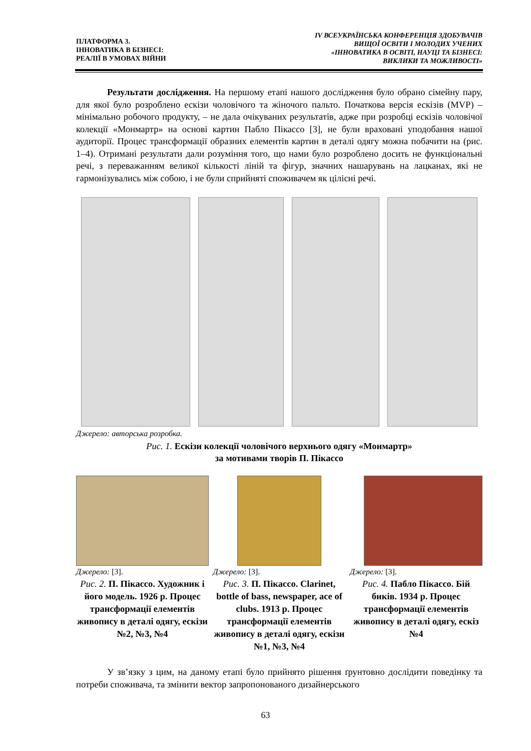ПЛАТФОРМА 3.
ІННОВАТИКА В БІЗНЕСІ:
РЕАЛІЇ В УМОВАХ ВІЙНИ
IV ВСЕУКРАЇНСЬКА КОНФЕРЕНЦІЯ ЗДОБУВАЧІВ
ВИЩОЇ ОСВІТИ І МОЛОДИХ УЧЕНИХ
«ІННОВАТИКА В ОСВІТІ, НАУЦІ ТА БІЗНЕСІ:
ВИКЛИКИ ТА МОЖЛИВОСТІ»
Результати дослідження. На першому етапі нашого дослідження було обрано сімейну пару, для якої було розроблено ескізи чоловічого та жіночого пальто. Початкова версія ескізів (MVP) – мінімально робочого продукту, – не дала очікуваних результатів, адже при розробці ескізів чоловічої колекції «Монмартр» на основі картин Пабло Пікассо [3], не були враховані уподобання нашої аудиторії. Процес трансформації образних елементів картин в деталі одягу можна побачити на (рис. 1–4). Отримані результати дали розуміння того, що нами було розроблено досить не функціональні речі, з переважанням великої кількості ліній та фігур, значних нашарувань на лацканах, які не гармонізувались між собою, і не були сприйняті споживачем як цілісні речі.
Джерело: авторська розробка.
Рис. 1. Ескізи колекції чоловічого верхнього одягу «Монмартр»
за мотивами творів П. Пікассо
Джерело: [3].
Рис. 2. П. Пікассо. Художник і його модель. 1926 р. Процес трансформації елементів живопису в деталі одягу, ескізи №2, №3, №4
Джерело: [3].
Рис. 3. П. Пікассо. Clarinet, bottle of bass, newspaper, ace of clubs. 1913 р. Процес трансформації елементів живопису в деталі одягу, ескізи №1, №3, №4
Джерело: [3].
Рис. 4. Пабло Пікассо. Бій биків. 1934 р. Процес трансформації елементів живопису в деталі одягу, ескіз №4
У зв’язку з цим, на даному етапі було прийнято рішення ґрунтовно дослідити поведінку та потреби споживача, та змінити вектор запропонованого дизайнерського
63